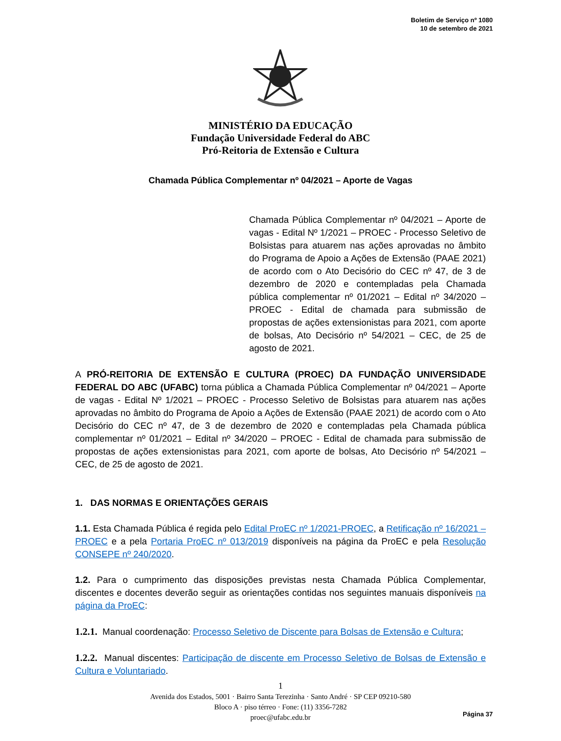Boletim de Serviço nº 1080
10 de setembro de 2021
MINISTÉRIO DA EDUCAÇÃO
Fundação Universidade Federal do ABC
Pró-Reitoria de Extensão e Cultura
Chamada Pública Complementar nº 04/2021 – Aporte de Vagas
Chamada Pública Complementar nº 04/2021 – Aporte de vagas - Edital Nº 1/2021 – PROEC - Processo Seletivo de Bolsistas para atuarem nas ações aprovadas no âmbito do Programa de Apoio a Ações de Extensão (PAAE 2021) de acordo com o Ato Decisório do CEC nº 47, de 3 de dezembro de 2020 e contempladas pela Chamada pública complementar nº 01/2021 – Edital nº 34/2020 – PROEC - Edital de chamada para submissão de propostas de ações extensionistas para 2021, com aporte de bolsas, Ato Decisório nº 54/2021 – CEC, de 25 de agosto de 2021.
A PRÓ-REITORIA DE EXTENSÃO E CULTURA (PROEC) DA FUNDAÇÃO UNIVERSIDADE FEDERAL DO ABC (UFABC) torna pública a Chamada Pública Complementar nº 04/2021 – Aporte de vagas - Edital Nº 1/2021 – PROEC - Processo Seletivo de Bolsistas para atuarem nas ações aprovadas no âmbito do Programa de Apoio a Ações de Extensão (PAAE 2021) de acordo com o Ato Decisório do CEC nº 47, de 3 de dezembro de 2020 e contempladas pela Chamada pública complementar nº 01/2021 – Edital nº 34/2020 – PROEC - Edital de chamada para submissão de propostas de ações extensionistas para 2021, com aporte de bolsas, Ato Decisório nº 54/2021 – CEC, de 25 de agosto de 2021.
1. DAS NORMAS E ORIENTAÇÕES GERAIS
1.1. Esta Chamada Pública é regida pelo Edital ProEC nº 1/2021-PROEC, a Retificação nº 16/2021 – PROEC e a pela Portaria ProEC nº 013/2019 disponíveis na página da ProEC e pela Resolução CONSEPE nº 240/2020.
1.2. Para o cumprimento das disposições previstas nesta Chamada Pública Complementar, discentes e docentes deverão seguir as orientações contidas nos seguintes manuais disponíveis na página da ProEC:
1.2.1. Manual coordenação: Processo Seletivo de Discente para Bolsas de Extensão e Cultura;
1.2.2. Manual discentes: Participação de discente em Processo Seletivo de Bolsas de Extensão e Cultura e Voluntariado.
1
Avenida dos Estados, 5001 · Bairro Santa Terezinha · Santo André · SP CEP 09210-580
Bloco A · piso térreo · Fone: (11) 3356-7282
proec@ufabc.edu.br
Página 37